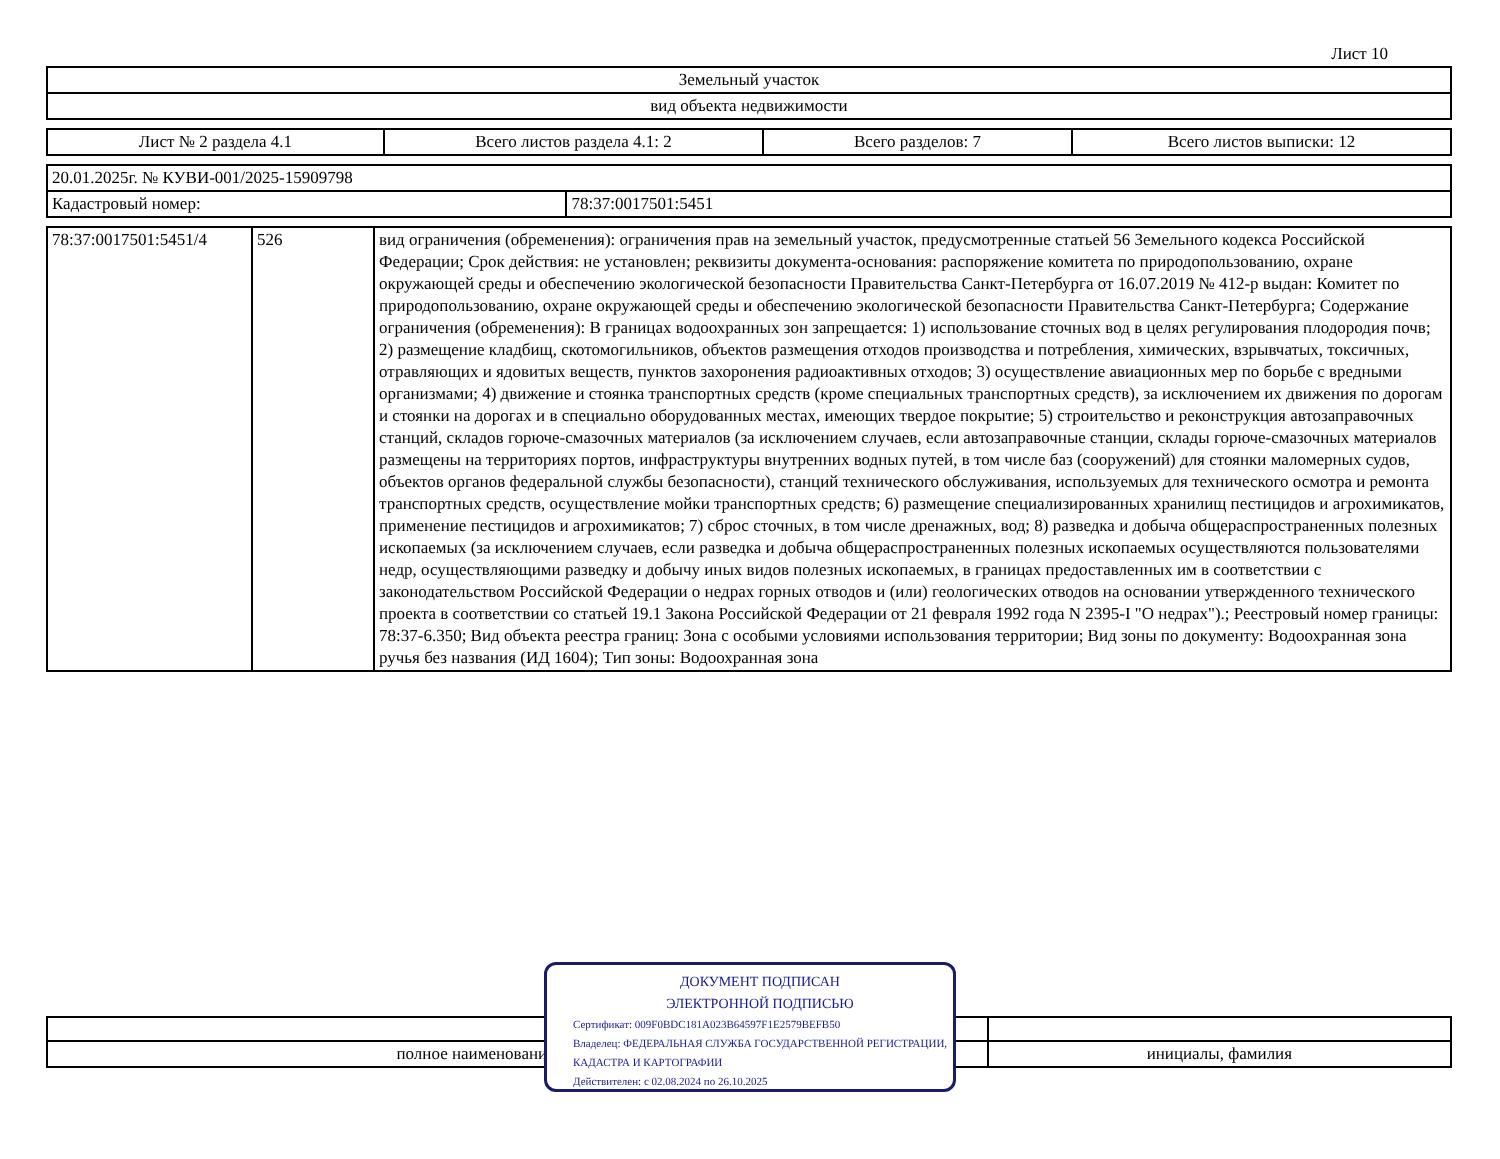Лист 10
| Земельный участок |
| вид объекта недвижимости |
| Лист № 2 раздела 4.1 | Всего листов раздела 4.1: 2 | Всего разделов: 7 | Всего листов выписки: 12 |
| 20.01.2025г. № КУВИ-001/2025-15909798 | |
| Кадастровый номер: | 78:37:0017501:5451 |
| 78:37:0017501:5451/4 | 526 | вид ограничения (обременения): ограничения прав на земельный участок, предусмотренные статьей 56 Земельного кодекса Российской Федерации; Срок действия: не установлен; реквизиты документа-основания: распоряжение комитета по природопользованию, охране окружающей среды и обеспечению экологической безопасности Правительства Санкт-Петербурга от 16.07.2019 № 412-р выдан: Комитет по природопользованию, охране окружающей среды и обеспечению экологической безопасности Правительства Санкт-Петербурга; Содержание ограничения (обременения): В границах водоохранных зон запрещается: 1) использование сточных вод в целях регулирования плодородия почв; 2) размещение кладбищ, скотомогильников, объектов размещения отходов производства и потребления, химических, взрывчатых, токсичных, отравляющих и ядовитых веществ, пунктов захоронения радиоактивных отходов; 3) осуществление авиационных мер по борьбе с вредными организмами; 4) движение и стоянка транспортных средств (кроме специальных транспортных средств), за исключением их движения по дорогам и стоянки на дорогах и в специально оборудованных местах, имеющих твердое покрытие; 5) строительство и реконструкция автозаправочных станций, складов горюче-смазочных материалов (за исключением случаев, если автозаправочные станции, склады горюче-смазочных материалов размещены на территориях портов, инфраструктуры внутренних водных путей, в том числе баз (сооружений) для стоянки маломерных судов, объектов органов федеральной службы безопасности), станций технического обслуживания, используемых для технического осмотра и ремонта транспортных средств, осуществление мойки транспортных средств; 6) размещение специализированных хранилищ пестицидов и агрохимикатов, применение пестицидов и агрохимикатов; 7) сброс сточных, в том числе дренажных, вод; 8) разведка и добыча общераспространенных полезных ископаемых (за исключением случаев, если разведка и добыча общераспространенных полезных ископаемых осуществляются пользователями недр, осуществляющими разведку и добычу иных видов полезных ископаемых, в границах предоставленных им в соответствии с законодательством Российской Федерации о недрах горных отводов и (или) геологических отводов на основании утвержденного технического проекта в соответствии со статьей 19.1 Закона Российской Федерации от 21 февраля 1992 года N 2395-I "О недрах").; Реестровый номер границы: 78:37-6.350; Вид объекта реестра границ: Зона с особыми условиями использования территории; Вид зоны по документу: Водоохранная зона ручья без названия (ИД 1604); Тип зоны: Водоохранная зона |
| полное наименование должности | инициалы, фамилия |
ДОКУМЕНТ ПОДПИСАН
ЭЛЕКТРОННОЙ ПОДПИСЬЮ
Сертификат: 009F0BDC181A023B64597F1E2579BEFB50
Владелец: ФЕДЕРАЛЬНАЯ СЛУЖБА ГОСУДАРСТВЕННОЙ РЕГИСТРАЦИИ, КАДАСТРА И КАРТОГРАФИИ
Действителен: с 02.08.2024 по 26.10.2025